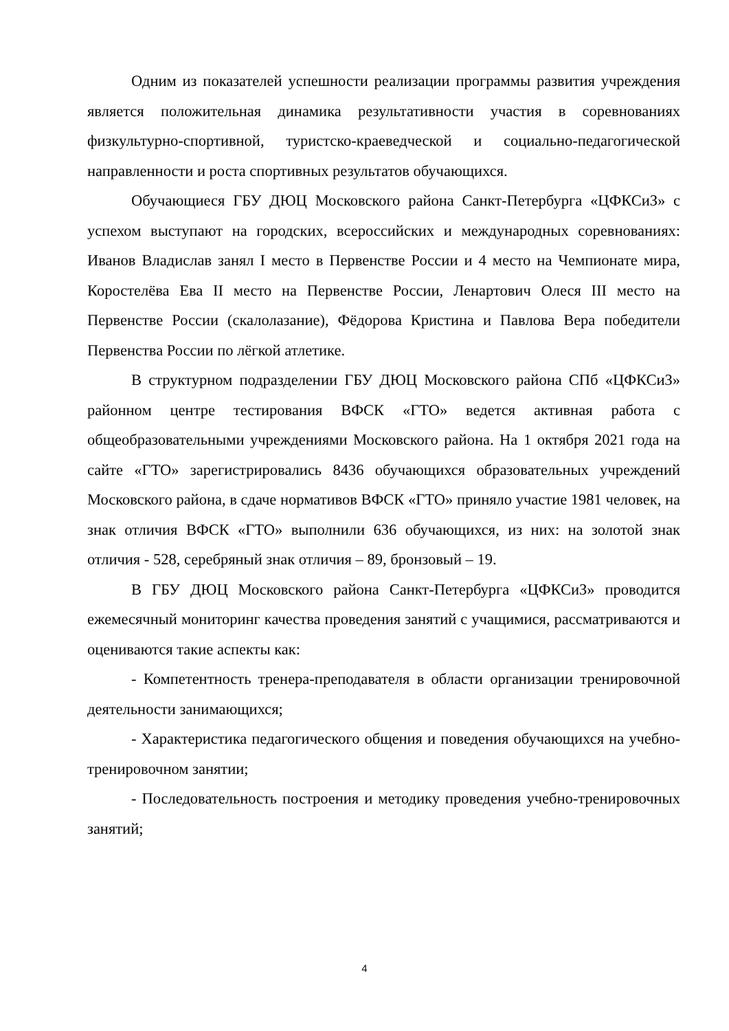Одним из показателей успешности реализации программы развития учреждения является положительная динамика результативности участия в соревнованиях физкультурно-спортивной, туристско-краеведческой и социально-педагогической направленности и роста спортивных результатов обучающихся.
Обучающиеся ГБУ ДЮЦ Московского района Санкт-Петербурга «ЦФКСиЗ» с успехом выступают на городских, всероссийских и международных соревнованиях: Иванов Владислав занял I место в Первенстве России и 4 место на Чемпионате мира, Коростелёва Ева II место на Первенстве России, Ленартович Олеся III место на Первенстве России (скалолазание), Фёдорова Кристина и Павлова Вера победители Первенства России по лёгкой атлетике.
В структурном подразделении ГБУ ДЮЦ Московского района СПб «ЦФКСиЗ» районном центре тестирования ВФСК «ГТО» ведется активная работа с общеобразовательными учреждениями Московского района. На 1 октября 2021 года на сайте «ГТО» зарегистрировались 8436 обучающихся образовательных учреждений Московского района, в сдаче нормативов ВФСК «ГТО» приняло участие 1981 человек, на знак отличия ВФСК «ГТО» выполнили 636 обучающихся, из них: на золотой знак отличия - 528, серебряный знак отличия – 89, бронзовый – 19.
В ГБУ ДЮЦ Московского района Санкт-Петербурга «ЦФКСиЗ» проводится ежемесячный мониторинг качества проведения занятий с учащимися, рассматриваются и оцениваются такие аспекты как:
- Компетентность тренера-преподавателя в области организации тренировочной деятельности занимающихся;
- Характеристика педагогического общения и поведения обучающихся на учебно-тренировочном занятии;
- Последовательность построения и методику проведения учебно-тренировочных занятий;
4